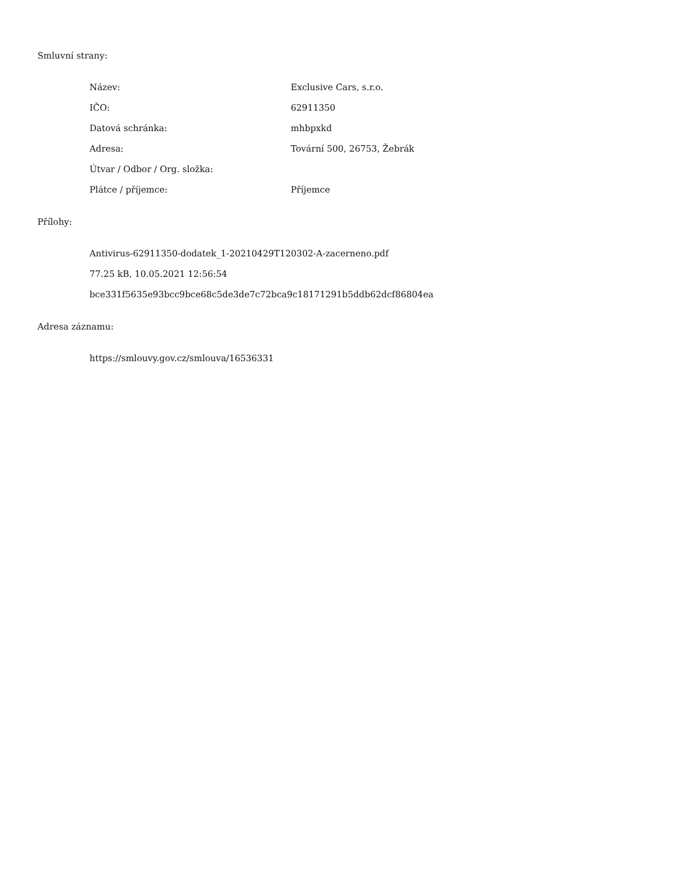Smluvní strany:
| Název: | Exclusive Cars, s.r.o. |
| IČO: | 62911350 |
| Datová schránka: | mhbpxkd |
| Adresa: | Tovární 500, 26753, Žebrák |
| Útvar / Odbor / Org. složka: | |
| Plátce / příjemce: | Příjemce |
Přílohy:
Antivirus-62911350-dodatek_1-20210429T120302-A-zacerneno.pdf
77.25 kB, 10.05.2021 12:56:54
bce331f5635e93bcc9bce68c5de3de7c72bca9c18171291b5ddb62dcf86804ea
Adresa záznamu:
https://smlouvy.gov.cz/smlouva/16536331